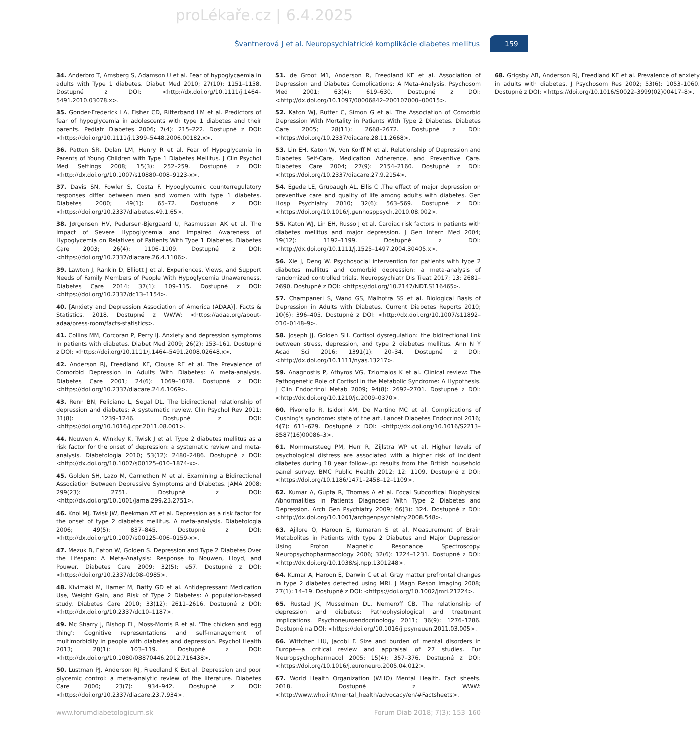proLékaře.cz | 6.4.2025
Švantnerová J et al. Neuropsychiatrické komplikácie diabetes mellitus
159
34. Anderbro T, Amsberg S, Adamson U et al. Fear of hypoglycaemia in adults with Type 1 diabetes. Diabet Med 2010; 27(10): 1151–1158. Dostupné z DOI: <http://dx.doi.org/10.1111/j.1464–5491.2010.03078.x>.
35. Gonder-Frederick LA, Fisher CD, Ritterband LM et al. Predictors of fear of hypoglycemia in adolescents with type 1 diabetes and their parents. Pediatr Diabetes 2006; 7(4): 215–222. Dostupné z DOI: <https://doi.org/10.1111/j.1399–5448.2006.00182.x>.
36. Patton SR, Dolan LM, Henry R et al. Fear of Hypoglycemia in Parents of Young Children with Type 1 Diabetes Mellitus. J Clin Psychol Med Settings 2008; 15(3): 252–259. Dostupné z DOI: <http://dx.doi.org/10.1007/s10880–008–9123-x>.
37. Davis SN, Fowler S, Costa F. Hypoglycemic counterregulatory responses differ between men and women with type 1 diabetes. Diabetes 2000; 49(1): 65–72. Dostupné z DOI: <https://doi.org/10.2337/diabetes.49.1.65>.
38. Jørgensen HV, Pedersen-Bjergaard U, Rasmussen AK et al. The Impact of Severe Hypoglycemia and Impaired Awareness of Hypoglycemia on Relatives of Patients With Type 1 Diabetes. Diabetes Care 2003; 26(4): 1106–1109. Dostupné z DOI: <https://doi.org/10.2337/diacare.26.4.1106>.
39. Lawton J, Rankin D, Elliott J et al. Experiences, Views, and Support Needs of Family Members of People With Hypoglycemia Unawareness. Diabetes Care 2014; 37(1): 109–115. Dostupné z DOI: <https://doi.org/10.2337/dc13–1154>.
40. [Anxiety and Depression Association of America (ADAA)]. Facts & Statistics. 2018. Dostupné z WWW: <https://adaa.org/about-adaa/press-room/facts-statistics>.
41. Collins MM, Corcoran P, Perry IJ. Anxiety and depression symptoms in patients with diabetes. Diabet Med 2009; 26(2): 153–161. Dostupné z DOI: <https://doi.org/10.1111/j.1464–5491.2008.02648.x>.
42. Anderson RJ, Freedland KE, Clouse RE et al. The Prevalence of Comorbid Depression in Adults With Diabetes: A meta-analysis. Diabetes Care 2001; 24(6): 1069–1078. Dostupné z DOI: <https://doi.org/10.2337/diacare.24.6.1069>.
43. Renn BN, Feliciano L, Segal DL. The bidirectional relationship of depression and diabetes: A systematic review. Clin Psychol Rev 2011; 31(8): 1239–1246. Dostupné z DOI: <https://doi.org/10.1016/j.cpr.2011.08.001>.
44. Nouwen A, Winkley K, Twisk J et al. Type 2 diabetes mellitus as a risk factor for the onset of depression: a systematic review and meta-analysis. Diabetologia 2010; 53(12): 2480–2486. Dostupné z DOI: <http://dx.doi.org/10.1007/s00125–010–1874-x>.
45. Golden SH, Lazo M, Carnethon M et al. Examining a Bidirectional Association Between Depressive Symptoms and Diabetes. JAMA 2008; 299(23): 2751. Dostupné z DOI: <http://dx.doi.org/10.1001/jama.299.23.2751>.
46. Knol MJ, Twisk JW, Beekman AT et al. Depression as a risk factor for the onset of type 2 diabetes mellitus. A meta-analysis. Diabetologia 2006; 49(5): 837–845. Dostupné z DOI: <http://dx.doi.org/10.1007/s00125–006–0159-x>.
47. Mezuk B, Eaton W, Golden S. Depression and Type 2 Diabetes Over the Lifespan: A Meta-Analysis: Response to Nouwen, Lloyd, and Pouwer. Diabetes Care 2009; 32(5): e57. Dostupné z DOI: <https://doi.org/10.2337/dc08–0985>.
48. Kivimäki M, Hamer M, Batty GD et al. Antidepressant Medication Use, Weight Gain, and Risk of Type 2 Diabetes: A population-based study. Diabetes Care 2010; 33(12): 2611–2616. Dostupné z DOI: <http://dx.doi.org/10.2337/dc10–1187>.
49. Mc Sharry J, Bishop FL, Moss-Morris R et al. ‘The chicken and egg thing’: Cognitive representations and self-management of multimorbidity in people with diabetes and depression. Psychol Health 2013; 28(1): 103–119. Dostupné z DOI: <http://dx.doi.org/10.1080/08870446.2012.716438>.
50. Lustman PJ, Anderson RJ, Freedland K Eet al. Depression and poor glycemic control: a meta-analytic review of the literature. Diabetes Care 2000; 23(7): 934–942. Dostupné z DOI: <https://doi.org/10.2337/diacare.23.7.934>.
51. de Groot M1, Anderson R, Freedland KE et al. Association of Depression and Diabetes Complications: A Meta-Analysis. Psychosom Med 2001; 63(4): 619–630. Dostupné z DOI: <http://dx.doi.org/10.1097/00006842–200107000–00015>.
52. Katon WJ, Rutter C, Simon G et al. The Association of Comorbid Depression With Mortality in Patients With Type 2 Diabetes. Diabetes Care 2005; 28(11): 2668–2672. Dostupné z DOI: <https://doi.org/10.2337/diacare.28.11.2668>.
53. Lin EH, Katon W, Von Korff M et al. Relationship of Depression and Diabetes Self-Care, Medication Adherence, and Preventive Care. Diabetes Care 2004; 27(9): 2154–2160. Dostupné z DOI: <https://doi.org/10.2337/diacare.27.9.2154>.
54. Egede LE, Grubaugh AL, Ellis C .The effect of major depression on preventive care and quality of life among adults with diabetes. Gen Hosp Psychiatry 2010; 32(6): 563–569. Dostupné z DOI: <https://doi.org/10.1016/j.genhosppsych.2010.08.002>.
55. Katon WJ, Lin EH, Russo J et al. Cardiac risk factors in patients with diabetes mellitus and major depression. J Gen Intern Med 2004; 19(12): 1192–1199. Dostupné z DOI: <http://dx.doi.org/10.1111/j.1525–1497.2004.30405.x>.
56. Xie J, Deng W. Psychosocial intervention for patients with type 2 diabetes mellitus and comorbid depression: a meta-analysis of randomized controlled trials. Neuropsychiatr Dis Treat 2017; 13: 2681–2690. Dostupné z DOI: <https://doi.org/10.2147/NDT.S116465>.
57. Champaneri S, Wand GS, Malhotra SS et al. Biological Basis of Depression in Adults with Diabetes. Current Diabetes Reports 2010; 10(6): 396–405. Dostupné z DOI: <http://dx.doi.org/10.1007/s11892–010–0148–9>.
58. Joseph JJ, Golden SH. Cortisol dysregulation: the bidirectional link between stress, depression, and type 2 diabetes mellitus. Ann N Y Acad Sci 2016; 1391(1): 20–34. Dostupné z DOI: <http://dx.doi.org/10.1111/nyas.13217>.
59. Anagnostis P, Athyros VG, Tziomalos K et al. Clinical review: The Pathogenetic Role of Cortisol in the Metabolic Syndrome: A Hypothesis. J Clin Endocrinol Metab 2009; 94(8): 2692–2701. Dostupné z DOI: <http://dx.doi.org/10.1210/jc.2009–0370>.
60. Pivonello R, Isidori AM, De Martino MC et al. Complications of Cushing‘s syndrome: state of the art. Lancet Diabetes Endocrinol 2016; 4(7): 611–629. Dostupné z DOI: <http://dx.doi.org/10.1016/S2213–8587(16)00086–3>.
61. Mommersteeg PM, Herr R, Zijlstra WP et al. Higher levels of psychological distress are associated with a higher risk of incident diabetes during 18 year follow-up: results from the British household panel survey. BMC Public Health 2012; 12: 1109. Dostupné z DOI: <https://doi.org/10.1186/1471–2458–12–1109>.
62. Kumar A, Gupta R, Thomas A et al. Focal Subcortical Biophysical Abnormalities in Patients Diagnosed With Type 2 Diabetes and Depression. Arch Gen Psychiatry 2009; 66(3): 324. Dostupné z DOI: <http://dx.doi.org/10.1001/archgenpsychiatry.2008.548>.
63. Ajilore O, Haroon E, Kumaran S et al. Measurement of Brain Metabolites in Patients with type 2 Diabetes and Major Depression Using Proton Magnetic Resonance Spectroscopy. Neuropsychopharmacology 2006; 32(6): 1224–1231. Dostupné z DOI: <http://dx.doi.org/10.1038/sj.npp.1301248>.
64. Kumar A, Haroon E, Darwin C et al. Gray matter prefrontal changes in type 2 diabetes detected using MRI. J Magn Reson Imaging 2008; 27(1): 14–19. Dostupné z DOI: <https://doi.org/10.1002/jmri.21224>.
65. Rustad JK, Musselman DL, Nemeroff CB. The relationship of depression and diabetes: Pathophysiological and treatment implications. Psychoneuroendocrinology 2011; 36(9): 1276–1286. Dostupné na DOI: <https://doi.org/10.1016/j.psyneuen.2011.03.005>.
66. Wittchen HU, Jacobi F. Size and burden of mental disorders in Europe—a critical review and appraisal of 27 studies. Eur Neuropsychopharmacol 2005; 15(4): 357–376. Dostupné z DOI: <https://doi.org/10.1016/j.euroneuro.2005.04.012>.
67. World Health Organization (WHO) Mental Health. Fact sheets. 2018. Dostupné z WWW: <http://www.who.int/mental_health/advocacy/en/#Factsheets>.
68. Grigsby AB, Anderson RJ, Freedland KE et al. Prevalence of anxiety in adults with diabetes. J Psychosom Res 2002; 53(6): 1053–1060. Dostupné z DOI: <https://doi.org/10.1016/S0022–3999(02)00417–8>.
www.forumdiabetologicum.sk Forum Diab 2018; 7(3): 153–160